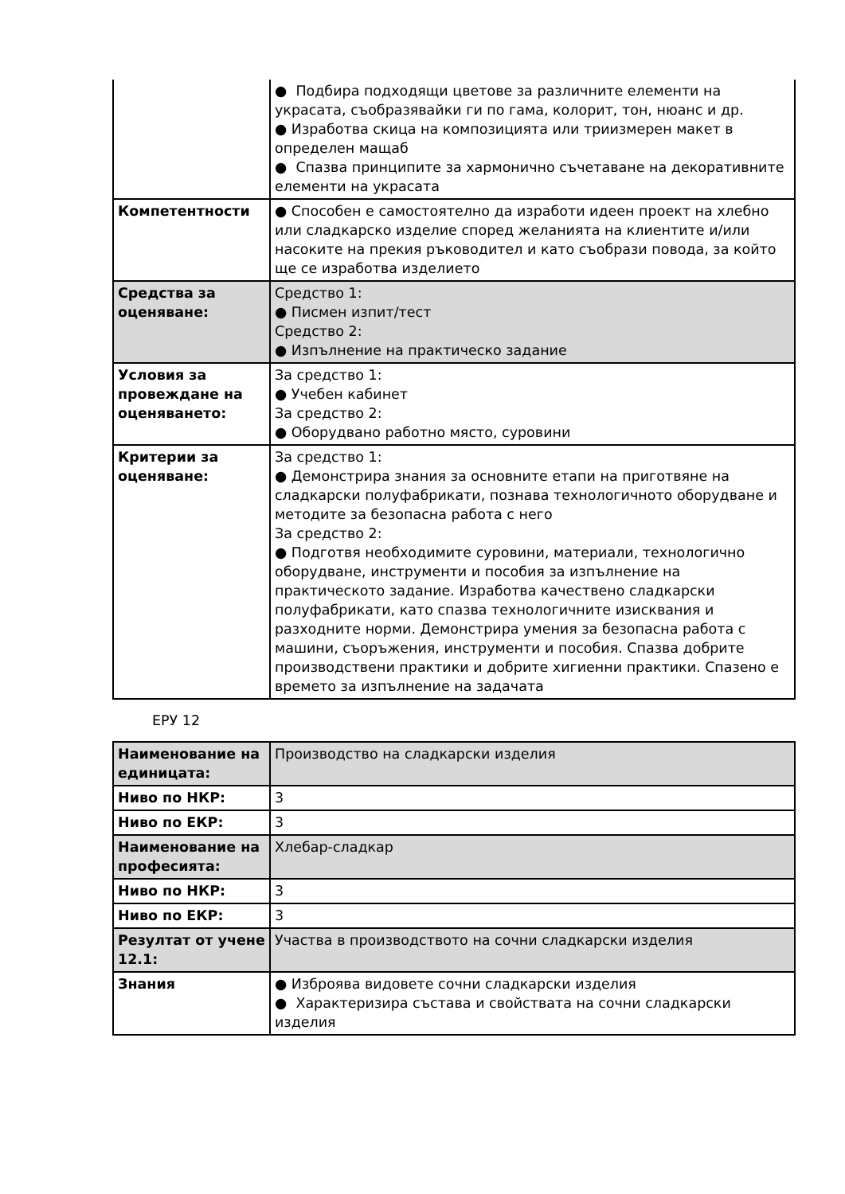| | ● Подбира подходящи цветове за различните елементи на украсата, съобразявайки ги по гама, колорит, тон, нюанс и др. ● Изработва скица на композицията или триизмерен макет в определен мащаб ● Спазва принципите за хармонично съчетаване на декоративните елементи на украсата |
| Компетентности | ● Способен е самостоятелно да изработи идеен проект на хлебно или сладкарско изделие според желанията на клиентите и/или насоките на прекия ръководител и като съобрази повода, за който ще се изработва изделието |
| Средства за оценяване: | Средство 1: ● Писмен изпит/тест Средство 2: ● Изпълнение на практическо задание |
| Условия за провеждане на оценяването: | За средство 1: ● Учебен кабинет За средство 2: ● Оборудвано работно място, суровини |
| Критерии за оценяване: | За средство 1: ● Демонстрира знания за основните етапи на приготвяне на сладкарски полуфабрикати, познава технологичното оборудване и методите за безопасна работа с него За средство 2: ● Подготвя необходимите суровини, материали, технологично оборудване, инструменти и пособия за изпълнение на практическото задание. Изработва качествено сладкарски полуфабрикати, като спазва технологичните изисквания и разходните норми. Демонстрира умения за безопасна работа с машини, съоръжения, инструменти и пособия. Спазва добрите производствени практики и добрите хигиенни практики. Спазено е времето за изпълнение на задачата |
ЕРУ 12
| Наименование на единицата: | Производство на сладкарски изделия |
| Ниво по НКР: | 3 |
| Ниво по ЕКР: | 3 |
| Наименование на професията: | Хлебар-сладкар |
| Ниво по НКР: | 3 |
| Ниво по ЕКР: | 3 |
| Резултат от учене 12.1: | Участва в производството на сочни сладкарски изделия |
| Знания | ● Изброява видовете сочни сладкарски изделия ● Характеризира състава и свойствата на сочни сладкарски изделия |